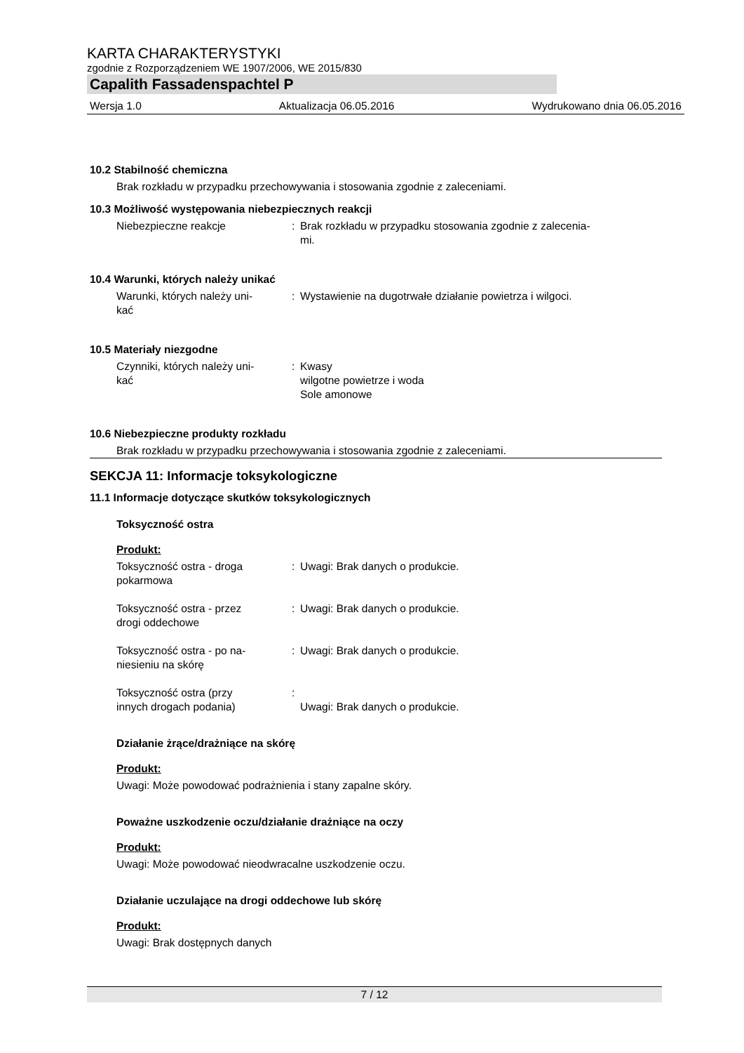KARTA CHARAKTERYSTYKI
zgodnie z Rozporządzeniem WE 1907/2006, WE 2015/830
Capalith Fassadenspachtel P
Wersja 1.0 Aktualizacja 06.05.2016 Wydrukowano dnia 06.05.2016
10.2 Stabilność chemiczna
Brak rozkładu w przypadku przechowywania i stosowania zgodnie z zaleceniami.
10.3 Możliwość występowania niebezpiecznych reakcji
Niebezpieczne reakcje : Brak rozkładu w przypadku stosowania zgodnie z zalecenia-
mi.
10.4 Warunki, których należy unikać
Warunki, których należy uni-
kać
: Wystawienie na dugotrwałe działanie powietrza i wilgoci.
10.5 Materiały niezgodne
Czynniki, których należy uni-
kać
: Kwasy
wilgotne powietrze i woda
Sole amonowe
10.6 Niebezpieczne produkty rozkładu
Brak rozkładu w przypadku przechowywania i stosowania zgodnie z zaleceniami.
SEKCJA 11: Informacje toksykologiczne
11.1 Informacje dotyczące skutków toksykologicznych
Toksyczność ostra
Produkt:
Toksyczność ostra - droga
pokarmowa
: Uwagi: Brak danych o produkcie.
Toksyczność ostra - przez
drogi oddechowe
: Uwagi: Brak danych o produkcie.
Toksyczność ostra - po na-
niesieniu na skórę
: Uwagi: Brak danych o produkcie.
Toksyczność ostra (przy
innych drogach podania)
:
Uwagi: Brak danych o produkcie.
Działanie żrące/drażniące na skórę
Produkt:
Uwagi: Może powodować podrażnienia i stany zapalne skóry.
Poważne uszkodzenie oczu/działanie drażniące na oczy
Produkt:
Uwagi: Może powodować nieodwracalne uszkodzenie oczu.
Działanie uczulające na drogi oddechowe lub skórę
Produkt:
Uwagi: Brak dostępnych danych
7 / 12